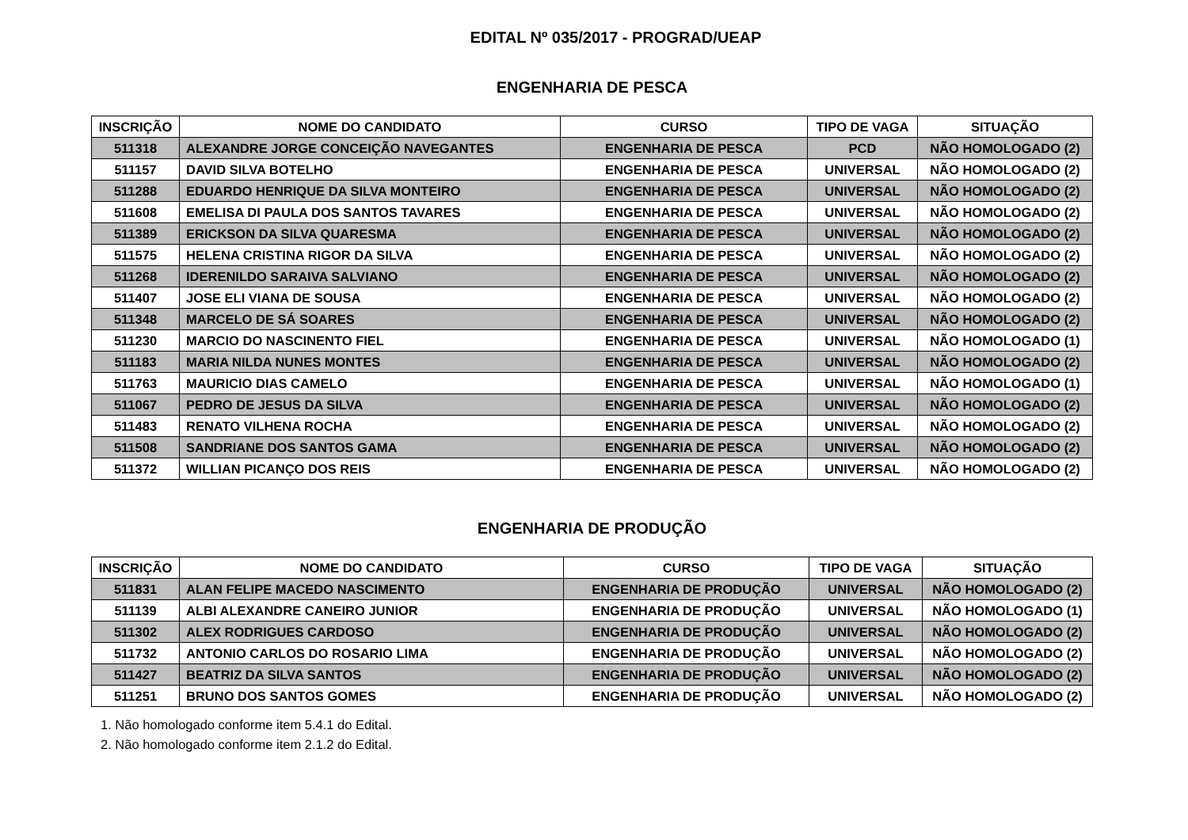EDITAL Nº 035/2017 - PROGRAD/UEAP
ENGENHARIA DE PESCA
| INSCRIÇÃO | NOME DO CANDIDATO | CURSO | TIPO DE VAGA | SITUAÇÃO |
| --- | --- | --- | --- | --- |
| 511318 | ALEXANDRE JORGE CONCEIÇÃO NAVEGANTES | ENGENHARIA DE PESCA | PCD | NÃO HOMOLOGADO (2) |
| 511157 | DAVID SILVA BOTELHO | ENGENHARIA DE PESCA | UNIVERSAL | NÃO HOMOLOGADO (2) |
| 511288 | EDUARDO HENRIQUE DA SILVA MONTEIRO | ENGENHARIA DE PESCA | UNIVERSAL | NÃO HOMOLOGADO (2) |
| 511608 | EMELISA DI PAULA DOS SANTOS TAVARES | ENGENHARIA DE PESCA | UNIVERSAL | NÃO HOMOLOGADO (2) |
| 511389 | ERICKSON DA SILVA QUARESMA | ENGENHARIA DE PESCA | UNIVERSAL | NÃO HOMOLOGADO (2) |
| 511575 | HELENA CRISTINA RIGOR DA SILVA | ENGENHARIA DE PESCA | UNIVERSAL | NÃO HOMOLOGADO (2) |
| 511268 | IDERENILDO SARAIVA SALVIANO | ENGENHARIA DE PESCA | UNIVERSAL | NÃO HOMOLOGADO (2) |
| 511407 | JOSE ELI VIANA DE SOUSA | ENGENHARIA DE PESCA | UNIVERSAL | NÃO HOMOLOGADO (2) |
| 511348 | MARCELO DE SÁ SOARES | ENGENHARIA DE PESCA | UNIVERSAL | NÃO HOMOLOGADO (2) |
| 511230 | MARCIO DO NASCINENTO FIEL | ENGENHARIA DE PESCA | UNIVERSAL | NÃO HOMOLOGADO (1) |
| 511183 | MARIA NILDA NUNES MONTES | ENGENHARIA DE PESCA | UNIVERSAL | NÃO HOMOLOGADO (2) |
| 511763 | MAURICIO DIAS CAMELO | ENGENHARIA DE PESCA | UNIVERSAL | NÃO HOMOLOGADO (1) |
| 511067 | PEDRO DE JESUS DA SILVA | ENGENHARIA DE PESCA | UNIVERSAL | NÃO HOMOLOGADO (2) |
| 511483 | RENATO VILHENA ROCHA | ENGENHARIA DE PESCA | UNIVERSAL | NÃO HOMOLOGADO (2) |
| 511508 | SANDRIANE DOS SANTOS GAMA | ENGENHARIA DE PESCA | UNIVERSAL | NÃO HOMOLOGADO (2) |
| 511372 | WILLIAN PICANÇO DOS REIS | ENGENHARIA DE PESCA | UNIVERSAL | NÃO HOMOLOGADO (2) |
ENGENHARIA DE PRODUÇÃO
| INSCRIÇÃO | NOME DO CANDIDATO | CURSO | TIPO DE VAGA | SITUAÇÃO |
| --- | --- | --- | --- | --- |
| 511831 | ALAN FELIPE MACEDO NASCIMENTO | ENGENHARIA DE PRODUÇÃO | UNIVERSAL | NÃO HOMOLOGADO (2) |
| 511139 | ALBI ALEXANDRE CANEIRO JUNIOR | ENGENHARIA DE PRODUÇÃO | UNIVERSAL | NÃO HOMOLOGADO (1) |
| 511302 | ALEX RODRIGUES CARDOSO | ENGENHARIA DE PRODUÇÃO | UNIVERSAL | NÃO HOMOLOGADO (2) |
| 511732 | ANTONIO CARLOS DO ROSARIO LIMA | ENGENHARIA DE PRODUÇÃO | UNIVERSAL | NÃO HOMOLOGADO (2) |
| 511427 | BEATRIZ DA SILVA SANTOS | ENGENHARIA DE PRODUÇÃO | UNIVERSAL | NÃO HOMOLOGADO (2) |
| 511251 | BRUNO DOS SANTOS GOMES | ENGENHARIA DE PRODUÇÃO | UNIVERSAL | NÃO HOMOLOGADO (2) |
1. Não homologado conforme item 5.4.1 do Edital.
2. Não homologado conforme item 2.1.2 do Edital.